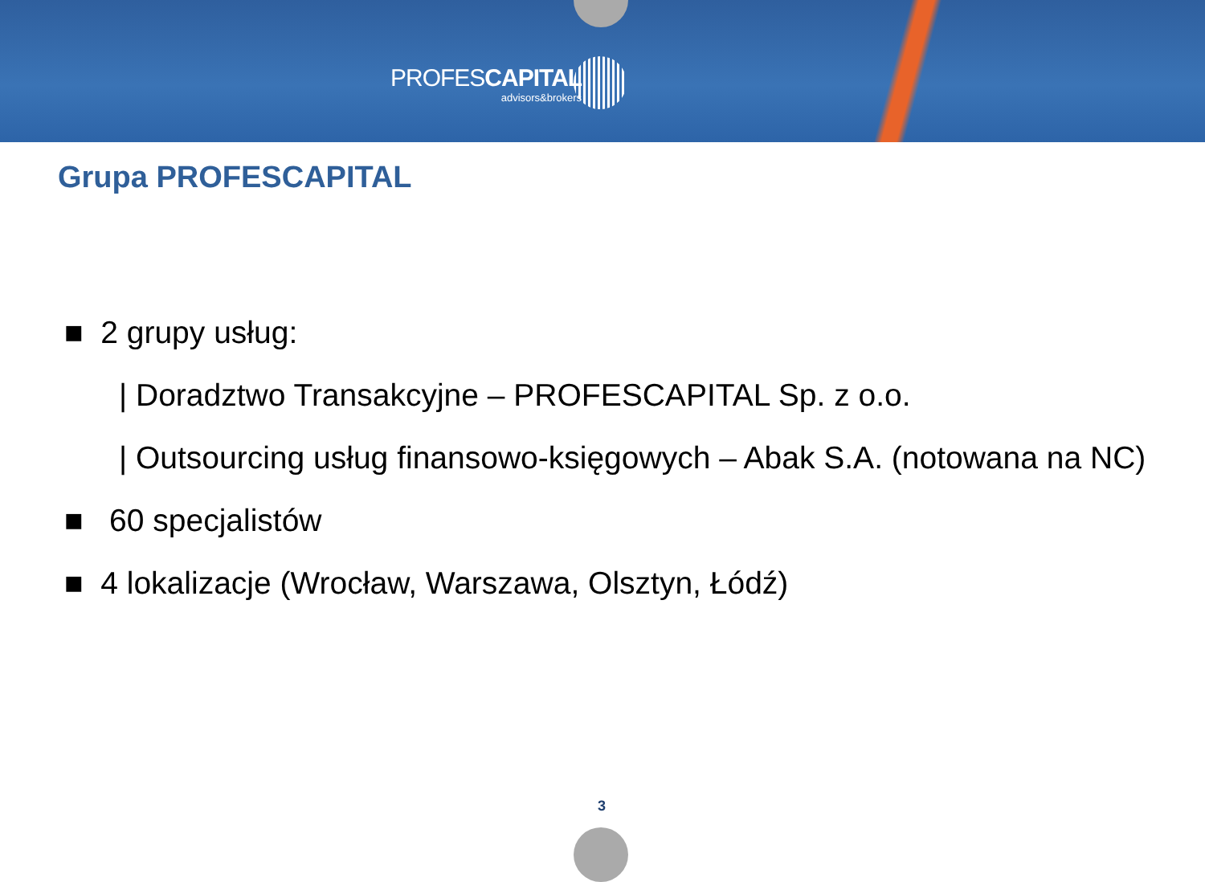PROFESCAPITAL
advisors&brokers
Grupa PROFESCAPITAL
■ 2 grupy usług:
| Doradztwo Transakcyjne – PROFESCAPITAL Sp. z o.o.
| Outsourcing usług finansowo-księgowych – Abak S.A. (notowana na NC)
■ 60 specjalistów
■ 4 lokalizacje (Wrocław, Warszawa, Olsztyn, Łódź)
3